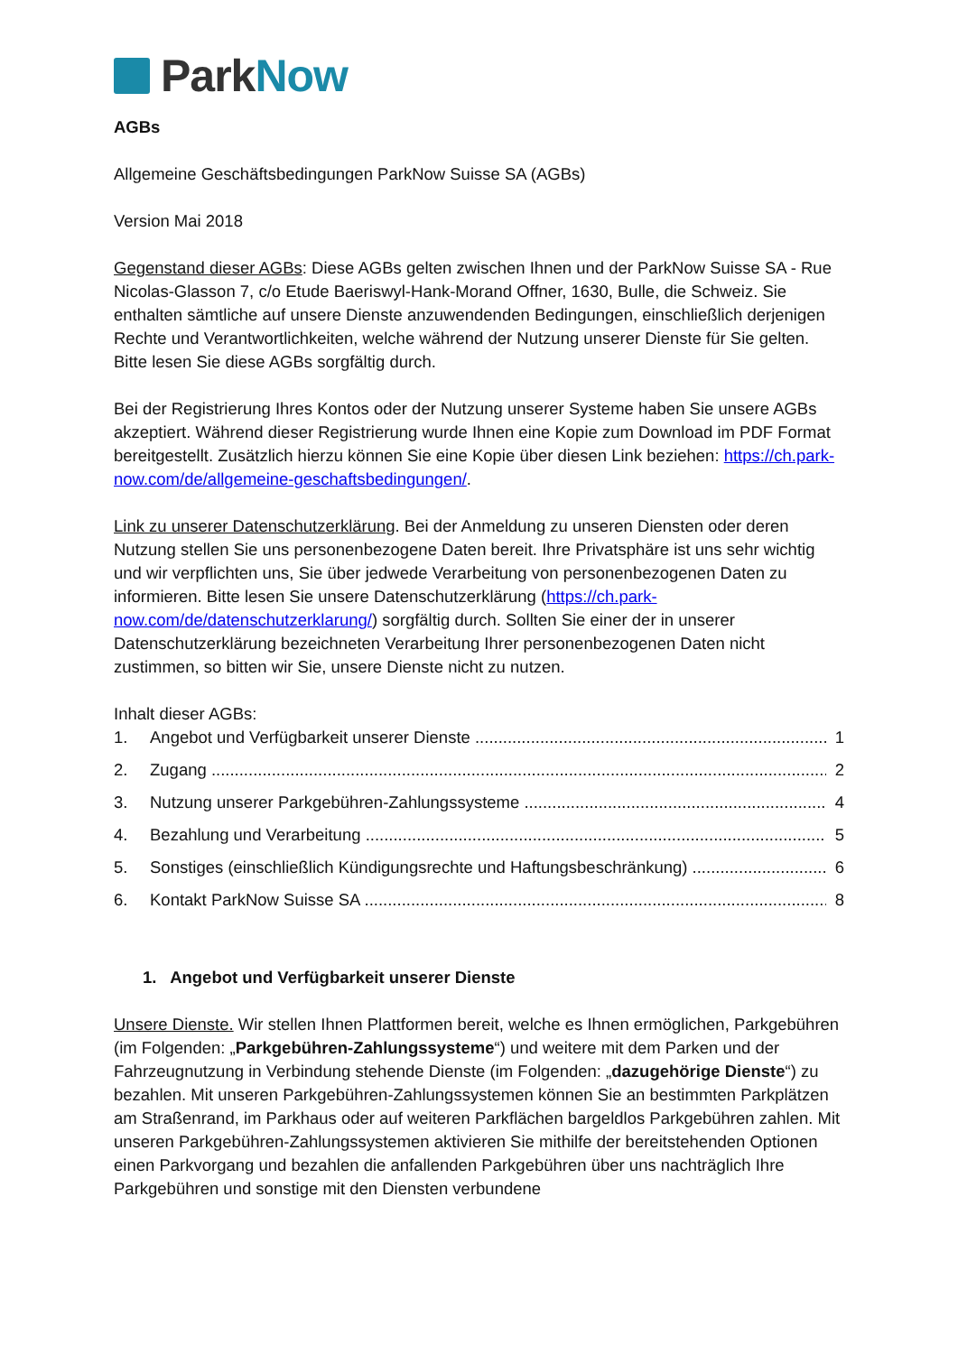Park Now
AGBs
Allgemeine Geschäftsbedingungen ParkNow Suisse SA (AGBs)
Version Mai 2018
Gegenstand dieser AGBs: Diese AGBs gelten zwischen Ihnen und der ParkNow Suisse SA - Rue Nicolas-Glasson 7, c/o Etude Baeriswyl-Hank-Morand Offner, 1630, Bulle, die Schweiz. Sie enthalten sämtliche auf unsere Dienste anzuwendenden Bedingungen, einschließlich derjenigen Rechte und Verantwortlichkeiten, welche während der Nutzung unserer Dienste für Sie gelten. Bitte lesen Sie diese AGBs sorgfältig durch.
Bei der Registrierung Ihres Kontos oder der Nutzung unserer Systeme haben Sie unsere AGBs akzeptiert. Während dieser Registrierung wurde Ihnen eine Kopie zum Download im PDF Format bereitgestellt. Zusätzlich hierzu können Sie eine Kopie über diesen Link beziehen: https://ch.park-now.com/de/allgemeine-geschaftsbedingungen/.
Link zu unserer Datenschutzerklärung. Bei der Anmeldung zu unseren Diensten oder deren Nutzung stellen Sie uns personenbezogene Daten bereit. Ihre Privatsphäre ist uns sehr wichtig und wir verpflichten uns, Sie über jedwede Verarbeitung von personenbezogenen Daten zu informieren. Bitte lesen Sie unsere Datenschutzerklärung (https://ch.park-now.com/de/datenschutzerklarung/) sorgfältig durch. Sollten Sie einer der in unserer Datenschutzerklärung bezeichneten Verarbeitung Ihrer personenbezogenen Daten nicht zustimmen, so bitten wir Sie, unsere Dienste nicht zu nutzen.
Inhalt dieser AGBs:
1. Angebot und Verfügbarkeit unserer Dienste 1
2. Zugang 2
3. Nutzung unserer Parkgebühren-Zahlungssysteme 4
4. Bezahlung und Verarbeitung 5
5. Sonstiges (einschließlich Kündigungsrechte und Haftungsbeschränkung) 6
6. Kontakt ParkNow Suisse SA 8
1. Angebot und Verfügbarkeit unserer Dienste
Unsere Dienste. Wir stellen Ihnen Plattformen bereit, welche es Ihnen ermöglichen, Parkgebühren (im Folgenden: „Parkgebühren-Zahlungssysteme“) und weitere mit dem Parken und der Fahrzeugnutzung in Verbindung stehende Dienste (im Folgenden: „dazugehörige Dienste“) zu bezahlen. Mit unseren Parkgebühren-Zahlungssystemen können Sie an bestimmten Parkplätzen am Straßenrand, im Parkhaus oder auf weiteren Parkflächen bargeldlos Parkgebühren zahlen. Mit unseren Parkgebühren-Zahlungssystemen aktivieren Sie mithilfe der bereitstehenden Optionen einen Parkvorgang und bezahlen die anfallenden Parkgebühren über uns nachträglich Ihre Parkgebühren und sonstige mit den Diensten verbundene